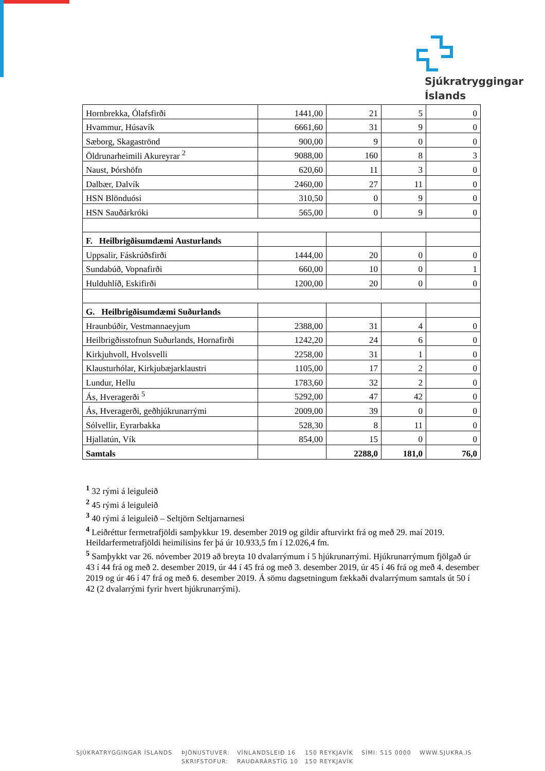Sjúkratryggingar
Íslands
| Hornbrekka, Ólafsfirði | 1441,00 | 21 | 5 | 0 |
| Hvammur, Húsavík | 6661,60 | 31 | 9 | 0 |
| Sæborg, Skagaströnd | 900,00 | 9 | 0 | 0 |
| Öldrunarheimili Akureyrar <sup>2</sup> | 9088,00 | 160 | 8 | 3 |
| Naust, Þórshöfn | 620,60 | 11 | 3 | 0 |
| Dalbær, Dalvík | 2460,00 | 27 | 11 | 0 |
| HSN Blönduósi | 310,50 | 0 | 9 | 0 |
| HSN Sauðárkróki | 565,00 | 0 | 9 | 0 |
| F. Heilbrigðisumdæmi Austurlands | | | | |
| Uppsalir, Fáskrúðsfirði | 1444,00 | 20 | 0 | 0 |
| Sundabúð, Vopnafirði | 660,00 | 10 | 0 | 1 |
| Hulduhlíð, Eskifirði | 1200,00 | 20 | 0 | 0 |
| G. Heilbrigðisumdæmi Suðurlands | | | | |
| Hraunbúðir, Vestmannaeyjum | 2388,00 | 31 | 4 | 0 |
| Heilbrigðisstofnun Suðurlands, Hornafirði | 1242,20 | 24 | 6 | 0 |
| Kirkjuhvoll, Hvolsvelli | 2258,00 | 31 | 1 | 0 |
| Klausturhólar, Kirkjubæjarklaustri | 1105,00 | 17 | 2 | 0 |
| Lundur, Hellu | 1783,60 | 32 | 2 | 0 |
| Ás, Hveragerði <sup>5</sup> | 5292,00 | 47 | 42 | 0 |
| Ás, Hveragerði, geðhjúkrunarrými | 2009,00 | 39 | 0 | 0 |
| Sólvellir, Eyrarbakka | 528,30 | 8 | 11 | 0 |
| Hjallatún, Vík | 854,00 | 15 | 0 | 0 |
| Samtals | | 2288,0 | 181,0 | 76,0 |
<sup>1</sup> 32 rými á leiguleið
<sup>2</sup> 45 rými á leiguleið
<sup>3</sup> 40 rými á leiguleið – Seltjörn Seltjarnarnesi
<sup>4</sup> Leiðréttur fermetrafjöldi samþykkur 19. desember 2019 og gildir afturvirkt frá og með 29. maí 2019. Heildarfermetrafjöldi heimilisins fer þá úr 10.933,5 fm í 12.026,4 fm.
<sup>5</sup> Samþykkt var 26. nóvember 2019 að breyta 10 dvalarrýmum í 5 hjúkrunarrými. Hjúkrunarrýmum fjölgað úr 43 í 44 frá og með 2. desember 2019, úr 44 í 45 frá og með 3. desember 2019, úr 45 í 46 frá og með 4. desember 2019 og úr 46 í 47 frá og með 6. desember 2019. Á sömu dagsetningum fækkaði dvalarrýmum samtals út 50 í 42 (2 dvalarrými fyrir hvert hjúkrunarrými).
SJÚKRATRYGGINGAR ÍSLANDS ÞJÓNUSTUVER: VÍNLANDSLEIÐ 16 150 REYKJAVÍK SÍMI: 515 0000 WWW.SJUKRA.IS
SKRIFSTOFUR: RAUÐARÁRSTÍG 10 150 REYKJAVÍK